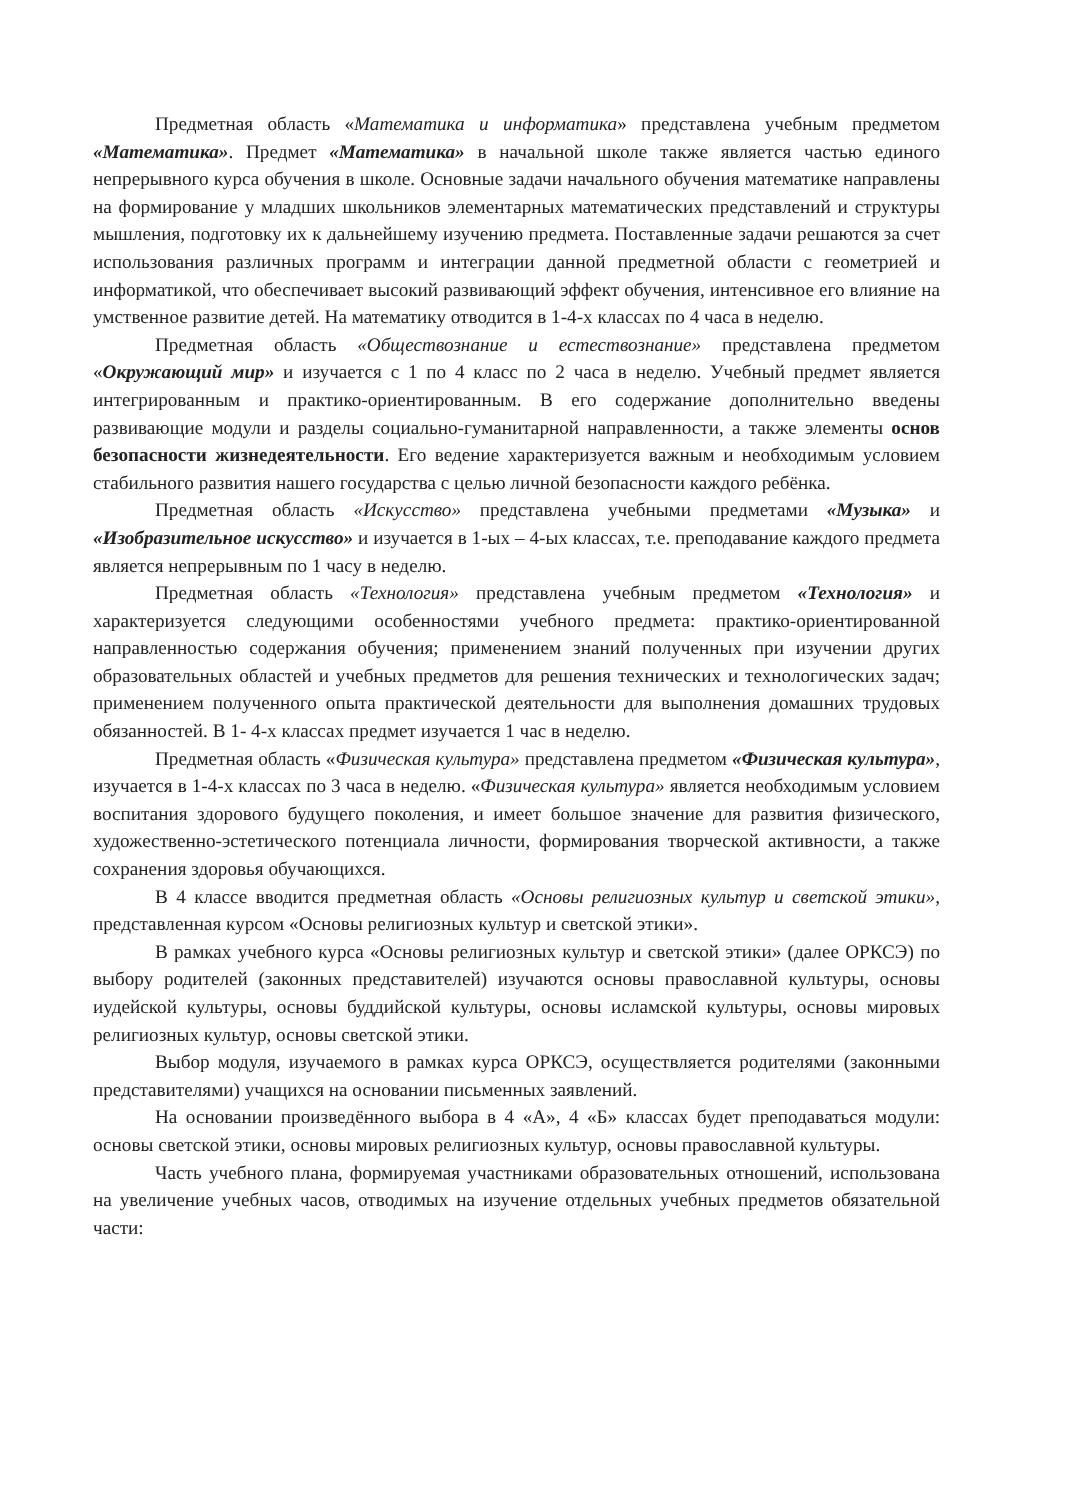Предметная область «Математика и информатика» представлена учебным предметом «Математика». Предмет «Математика» в начальной школе также является частью единого непрерывного курса обучения в школе. Основные задачи начального обучения математике направлены на формирование у младших школьников элементарных математических представлений и структуры мышления, подготовку их к дальнейшему изучению предмета. Поставленные задачи решаются за счет использования различных программ и интеграции данной предметной области с геометрией и информатикой, что обеспечивает высокий развивающий эффект обучения, интенсивное его влияние на умственное развитие детей. На математику отводится в 1-4-х классах по 4 часа в неделю.
Предметная область «Обществознание и естествознание» представлена предметом «Окружающий мир» и изучается с 1 по 4 класс по 2 часа в неделю. Учебный предмет является интегрированным и практико-ориентированным. В его содержание дополнительно введены развивающие модули и разделы социально-гуманитарной направленности, а также элементы основ безопасности жизнедеятельности. Его ведение характеризуется важным и необходимым условием стабильного развития нашего государства с целью личной безопасности каждого ребёнка.
Предметная область «Искусство» представлена учебными предметами «Музыка» и «Изобразительное искусство» и изучается в 1-ых – 4-ых классах, т.е. преподавание каждого предмета является непрерывным по 1 часу в неделю.
Предметная область «Технология» представлена учебным предметом «Технология» и характеризуется следующими особенностями учебного предмета: практико-ориентированной направленностью содержания обучения; применением знаний полученных при изучении других образовательных областей и учебных предметов для решения технических и технологических задач; применением полученного опыта практической деятельности для выполнения домашних трудовых обязанностей. В 1- 4-х классах предмет изучается 1 час в неделю.
Предметная область «Физическая культура» представлена предметом «Физическая культура», изучается в 1-4-х классах по 3 часа в неделю. «Физическая культура» является необходимым условием воспитания здорового будущего поколения, и имеет большое значение для развития физического, художественно-эстетического потенциала личности, формирования творческой активности, а также сохранения здоровья обучающихся.
В 4 классе вводится предметная область «Основы религиозных культур и светской этики», представленная курсом «Основы религиозных культур и светской этики».
В рамках учебного курса «Основы религиозных культур и светской этики» (далее ОРКСЭ) по выбору родителей (законных представителей) изучаются основы православной культуры, основы иудейской культуры, основы буддийской культуры, основы исламской культуры, основы мировых религиозных культур, основы светской этики.
Выбор модуля, изучаемого в рамках курса ОРКСЭ, осуществляется родителями (законными представителями) учащихся на основании письменных заявлений.
На основании произведённого выбора в 4 «А», 4 «Б» классах будет преподаваться модули: основы светской этики, основы мировых религиозных культур, основы православной культуры.
Часть учебного плана, формируемая участниками образовательных отношений, использована на увеличение учебных часов, отводимых на изучение отдельных учебных предметов обязательной части: